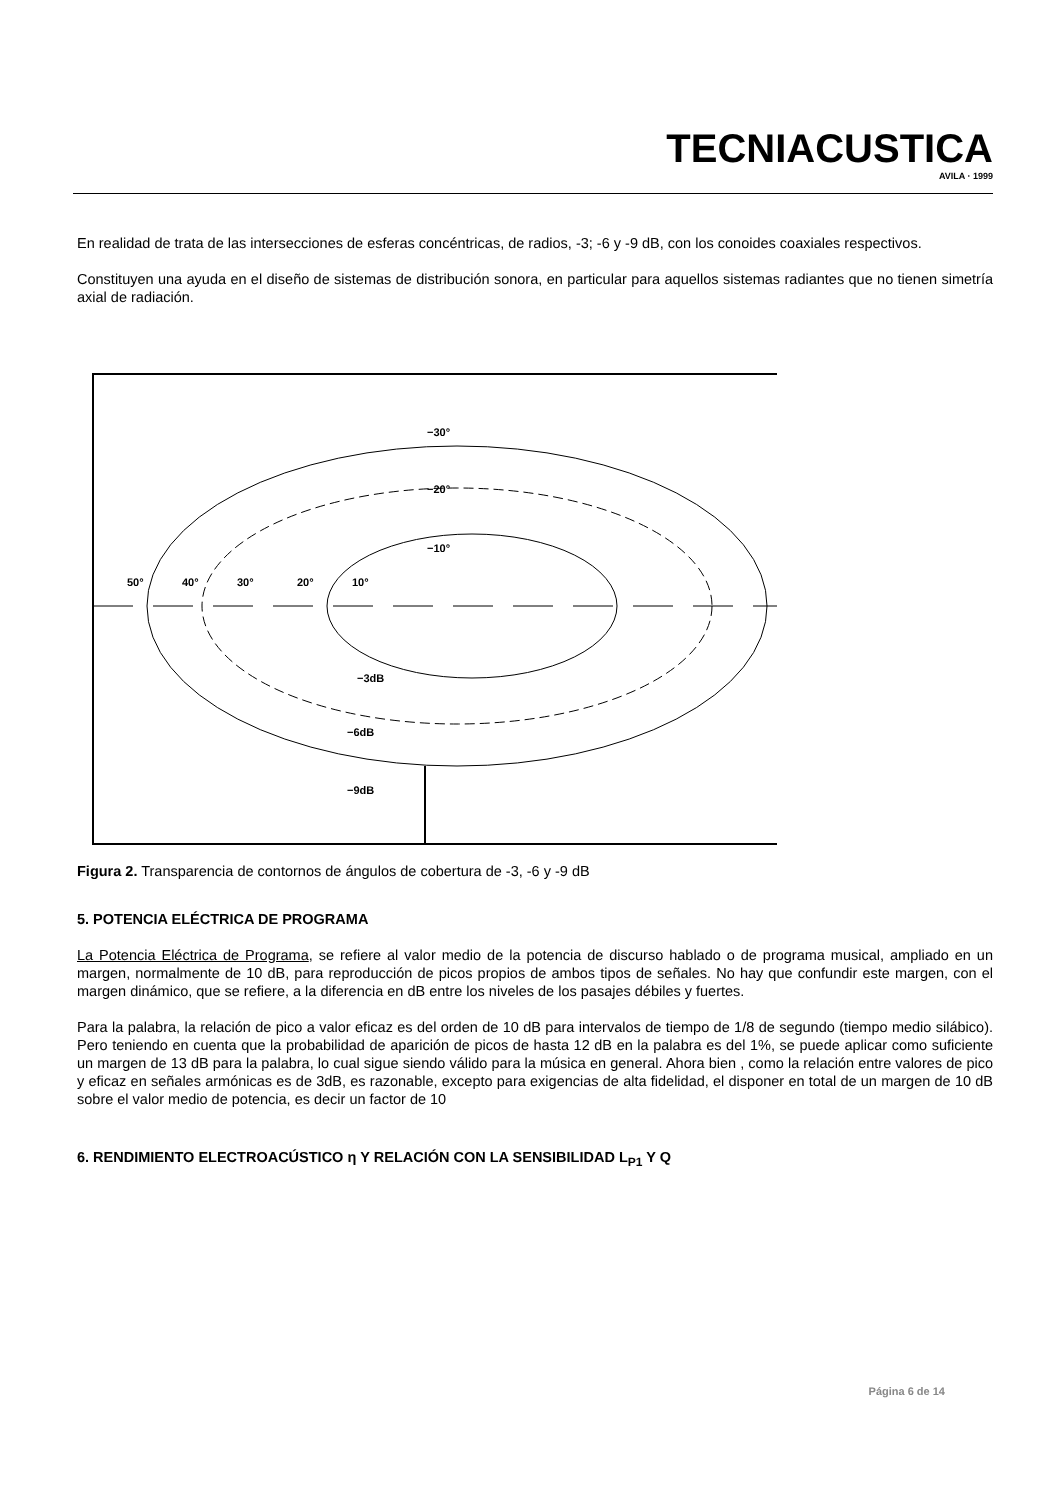TECNIACUSTICA
AVILA · 1999
En realidad de trata de las intersecciones de esferas concéntricas, de radios, -3; -6 y -9 dB, con los conoides coaxiales respectivos.
Constituyen una ayuda en el diseño de sistemas de distribución sonora, en particular para aquellos sistemas radiantes que no tienen simetría axial de radiación.
−30°
−20°
−10°
50°
40°
30°
20°
10°
−3dB
−6dB
−9dB
Figura 2. Transparencia de contornos de ángulos de cobertura de -3, -6 y -9 dB
5. POTENCIA ELÉCTRICA DE PROGRAMA
La Potencia Eléctrica de Programa, se refiere al valor medio de la potencia de discurso hablado o de programa musical, ampliado en un margen, normalmente de 10 dB, para reproducción de picos propios de ambos tipos de señales. No hay que confundir este margen, con el margen dinámico, que se refiere, a la diferencia en dB entre los niveles de los pasajes débiles y fuertes.
Para la palabra, la relación de pico a valor eficaz es del orden de 10 dB para intervalos de tiempo de 1/8 de segundo (tiempo medio silábico). Pero teniendo en cuenta que la probabilidad de aparición de picos de hasta 12 dB en la palabra es del 1%, se puede aplicar como suficiente un margen de 13 dB para la palabra, lo cual sigue siendo válido para la música en general. Ahora bien , como la relación entre valores de pico y eficaz en señales armónicas es de 3dB, es razonable, excepto para exigencias de alta fidelidad, el disponer en total de un margen de 10 dB sobre el valor medio de potencia, es decir un factor de 10
6. RENDIMIENTO ELECTROACÚSTICO η Y RELACIÓN CON LA SENSIBILIDAD L<sub>P1</sub> Y Q
Página 6 de 14